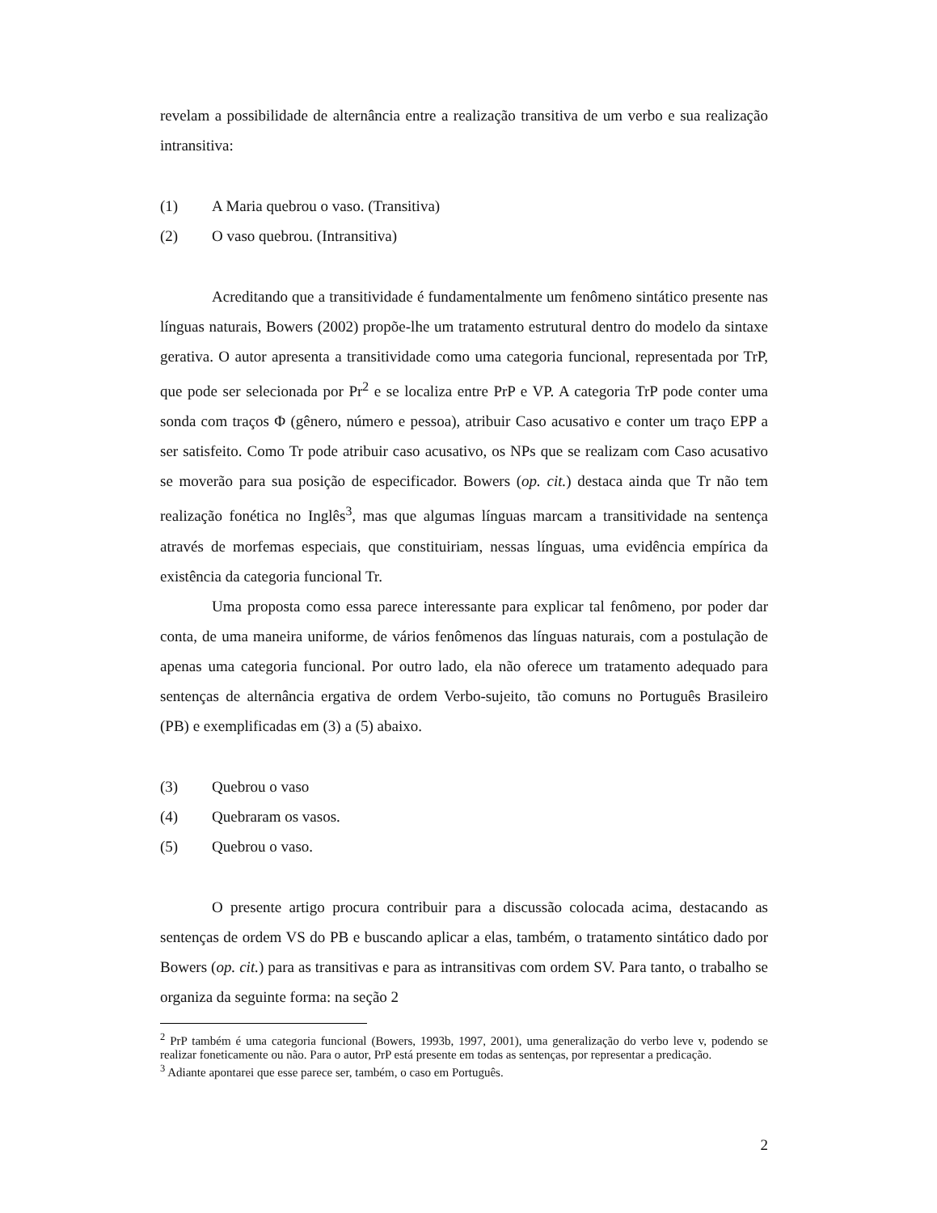revelam a possibilidade de alternância entre a realização transitiva de um verbo e sua realização intransitiva:
(1) A Maria quebrou o vaso. (Transitiva)
(2) O vaso quebrou. (Intransitiva)
Acreditando que a transitividade é fundamentalmente um fenômeno sintático presente nas línguas naturais, Bowers (2002) propõe-lhe um tratamento estrutural dentro do modelo da sintaxe gerativa. O autor apresenta a transitividade como uma categoria funcional, representada por TrP, que pode ser selecionada por Pr<sup>2</sup> e se localiza entre PrP e VP. A categoria TrP pode conter uma sonda com traços Φ (gênero, número e pessoa), atribuir Caso acusativo e conter um traço EPP a ser satisfeito. Como Tr pode atribuir caso acusativo, os NPs que se realizam com Caso acusativo se moverão para sua posição de especificador. Bowers (op. cit.) destaca ainda que Tr não tem realização fonética no Inglês<sup>3</sup>, mas que algumas línguas marcam a transitividade na sentença através de morfemas especiais, que constituiriam, nessas línguas, uma evidência empírica da existência da categoria funcional Tr.
Uma proposta como essa parece interessante para explicar tal fenômeno, por poder dar conta, de uma maneira uniforme, de vários fenômenos das línguas naturais, com a postulação de apenas uma categoria funcional. Por outro lado, ela não oferece um tratamento adequado para sentenças de alternância ergativa de ordem Verbo-sujeito, tão comuns no Português Brasileiro (PB) e exemplificadas em (3) a (5) abaixo.
(3) Quebrou o vaso
(4) Quebraram os vasos.
(5) Quebrou o vaso.
O presente artigo procura contribuir para a discussão colocada acima, destacando as sentenças de ordem VS do PB e buscando aplicar a elas, também, o tratamento sintático dado por Bowers (op. cit.) para as transitivas e para as intransitivas com ordem SV. Para tanto, o trabalho se organiza da seguinte forma: na seção 2
<sup>2</sup> PrP também é uma categoria funcional (Bowers, 1993b, 1997, 2001), uma generalização do verbo leve v, podendo se realizar foneticamente ou não. Para o autor, PrP está presente em todas as sentenças, por representar a predicação.
<sup>3</sup> Adiante apontarei que esse parece ser, também, o caso em Português.
2